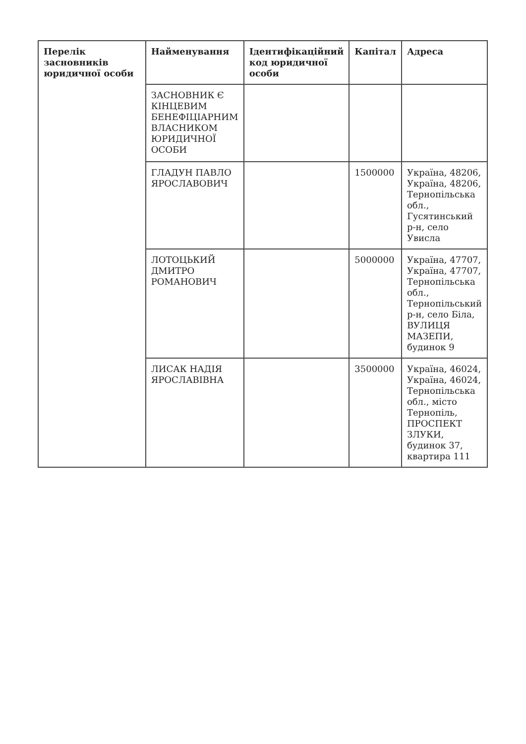| Перелік засновників юридичної особи | Найменування | Ідентифікаційний код юридичної особи | Капітал | Адреса |
| --- | --- | --- | --- | --- |
| | ЗАСНОВНИК Є КІНЦЕВИМ БЕНЕФІЦІАРНИМ ВЛАСНИКОМ ЮРИДИЧНОЇ ОСОБИ | | | |
| | ГЛАДУН ПАВЛО ЯРОСЛАВОВИЧ | | 1500000 | Україна, 48206, Україна, 48206, Тернопільська обл., Гусятинський р-н, село Увисла |
| | ЛОТОЦЬКИЙ ДМИТРО РОМАНОВИЧ | | 5000000 | Україна, 47707, Україна, 47707, Тернопільська обл., Тернопільський р-н, село Біла, ВУЛИЦЯ МАЗЕПИ, будинок 9 |
| | ЛИСАК НАДІЯ ЯРОСЛАВІВНА | | 3500000 | Україна, 46024, Україна, 46024, Тернопільська обл., місто Тернопіль, ПРОСПЕКТ ЗЛУКИ, будинок 37, квартира 111 |